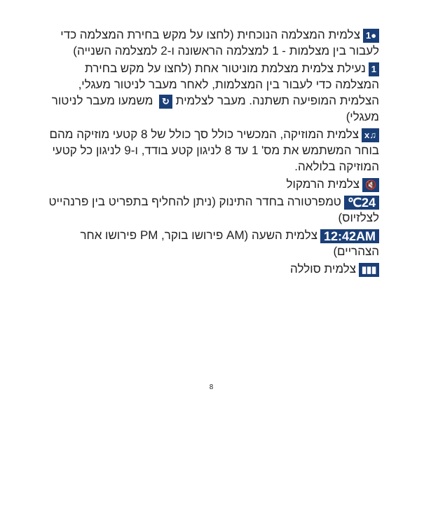●1 צלמית המצלמה הנוכחית (לחצו על מקש בחירת המצלמה כדי לעבור בין מצלמות - 1 למצלמה הראשונה ו-2 למצלמה השנייה)
1 נעילת צלמית מצלמת מוניטור אחת (לחצו על מקש בחירת המצלמה כדי לעבור בין המצלמות, לאחר מעבר לניטור מעגלי, הצלמית המופיעה תשתנה. מעבר לצלמית ↻ משמעו מעבר לניטור מעגלי)
♫x צלמית המוזיקה, המכשיר כולל סך כולל של 8 קטעי מוזיקה מהם בוחר המשתמש את מס' 1 עד 8 לניגון קטע בודד, ו-9 לניגון כל קטעי המוזיקה בלולאה.
🔇 צלמית הרמקול
24℃ טמפרטורה בחדר התינוק (ניתן להחליף בתפריט בין פרנהייט לצלזיוס)
12:42AM צלמית השעה (AM פירושו בוקר, PM פירושו אחר הצהריים)
▮▮▮ צלמית סוללה
8